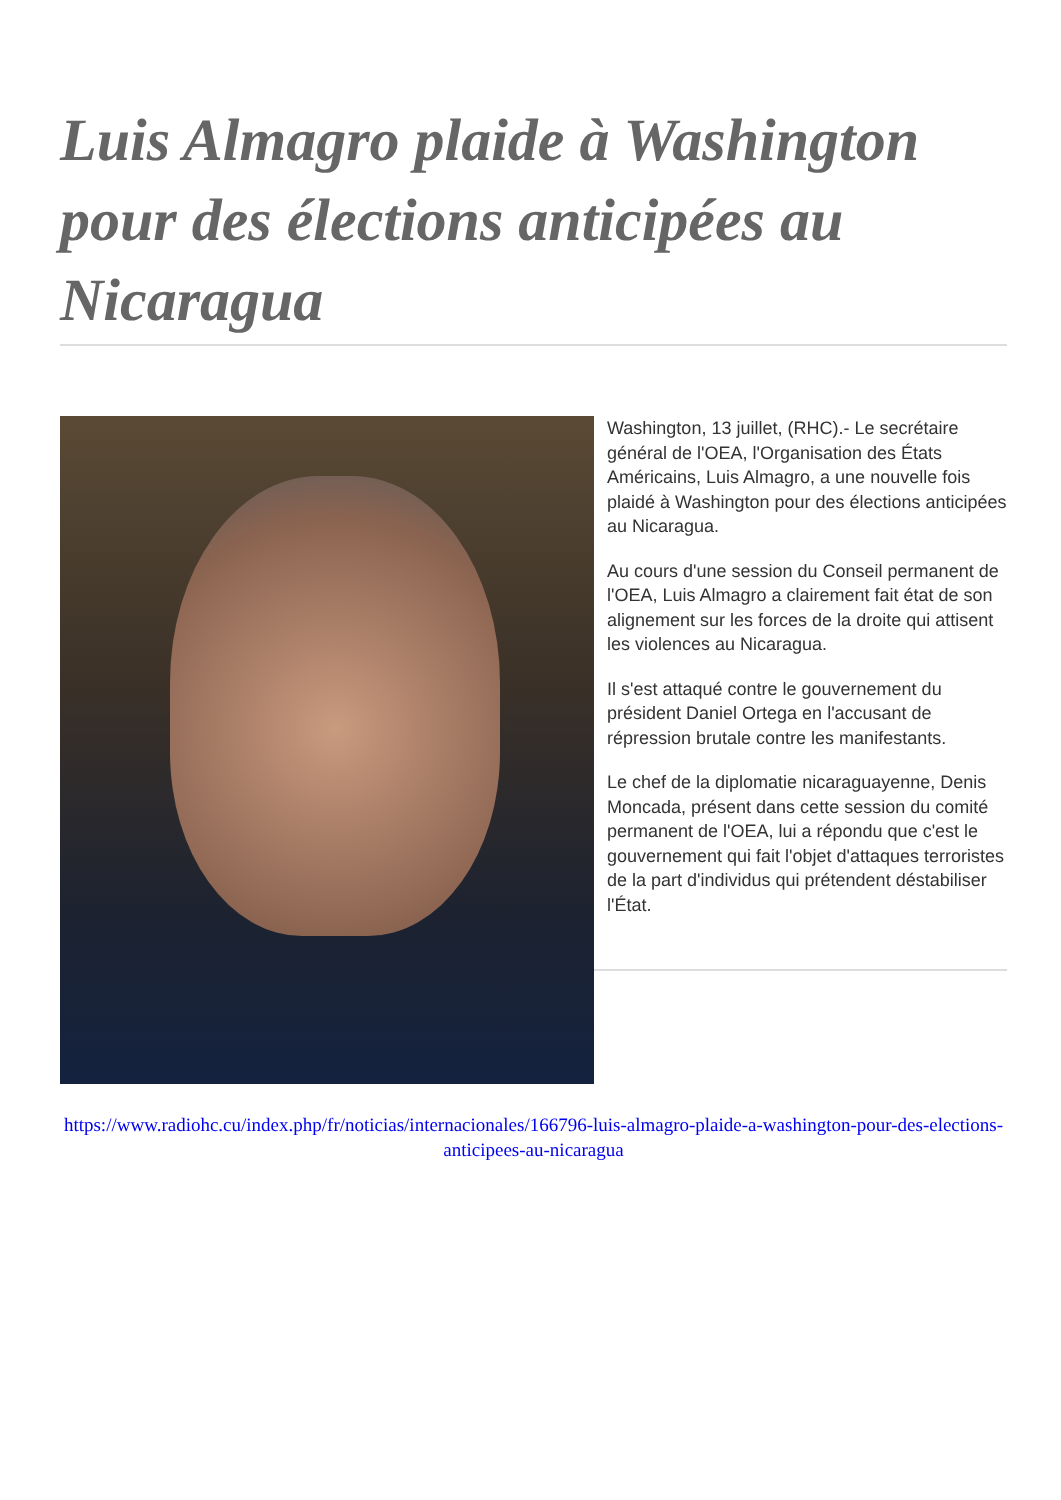Luis Almagro plaide à Washington pour des élections anticipées au Nicaragua
Washington, 13 juillet, (RHC).- Le secrétaire général de l'OEA, l'Organisation des États Américains, Luis Almagro, a une nouvelle fois plaidé à Washington pour des élections anticipées au Nicaragua.
Au cours d'une session du Conseil permanent de l'OEA, Luis Almagro a clairement fait état de son alignement sur les forces de la droite qui attisent les violences au Nicaragua.
Il s'est attaqué contre le gouvernement du président Daniel Ortega en l'accusant de répression brutale contre les manifestants.
Le chef de la diplomatie nicaraguayenne, Denis Moncada, présent dans cette session du comité permanent de l'OEA, lui a répondu que c'est le gouvernement qui fait l'objet d'attaques terroristes de la part d'individus qui prétendent déstabiliser l'État.
https://www.radiohc.cu/index.php/fr/noticias/internacionales/166796-luis-almagro-plaide-a-washington-pour-des-elections-anticipees-au-nicaragua